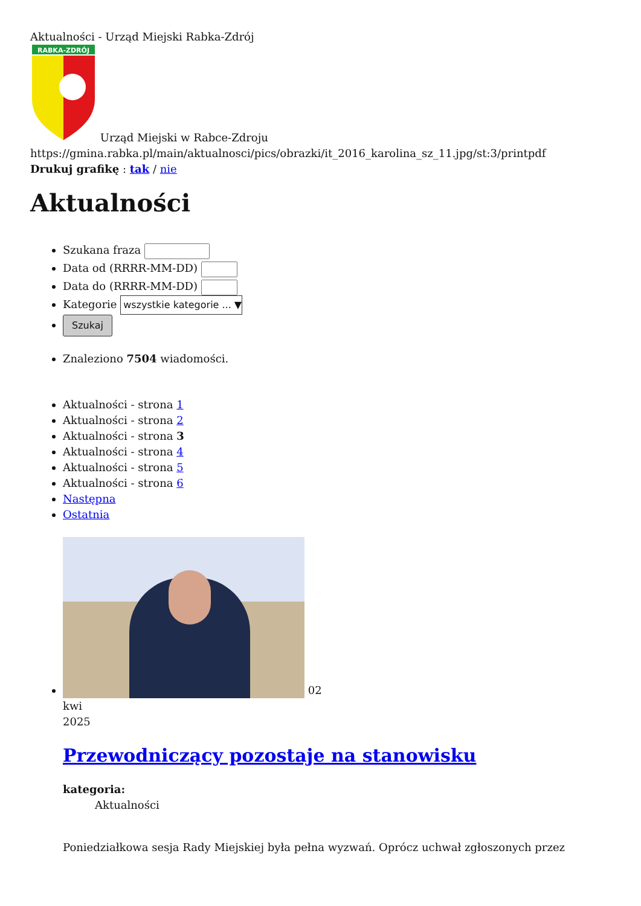Aktualności - Urząd Miejski Rabka-Zdrój
RABKA-ZDRÓJ
Urząd Miejski w Rabce-Zdroju
https://gmina.rabka.pl/main/aktualnosci/pics/obrazki/it_2016_karolina_sz_11.jpg/st:3/printpdf
Drukuj grafikę : tak / nie
Aktualności
Szukana fraza
Data od (RRRR-MM-DD)
Data do (RRRR-MM-DD)
Kategorie wszystkie kategorie ... ▼
Szukaj
Znaleziono 7504 wiadomości.
Aktualności - strona 1
Aktualności - strona 2
Aktualności - strona 3
Aktualności - strona 4
Aktualności - strona 5
Aktualności - strona 6
Następna
Ostatnia
02
kwi
2025
Przewodniczący pozostaje na stanowisku
kategoria:
Aktualności
Poniedziałkowa sesja Rady Miejskiej była pełna wyzwań. Oprócz uchwał zgłoszonych przez